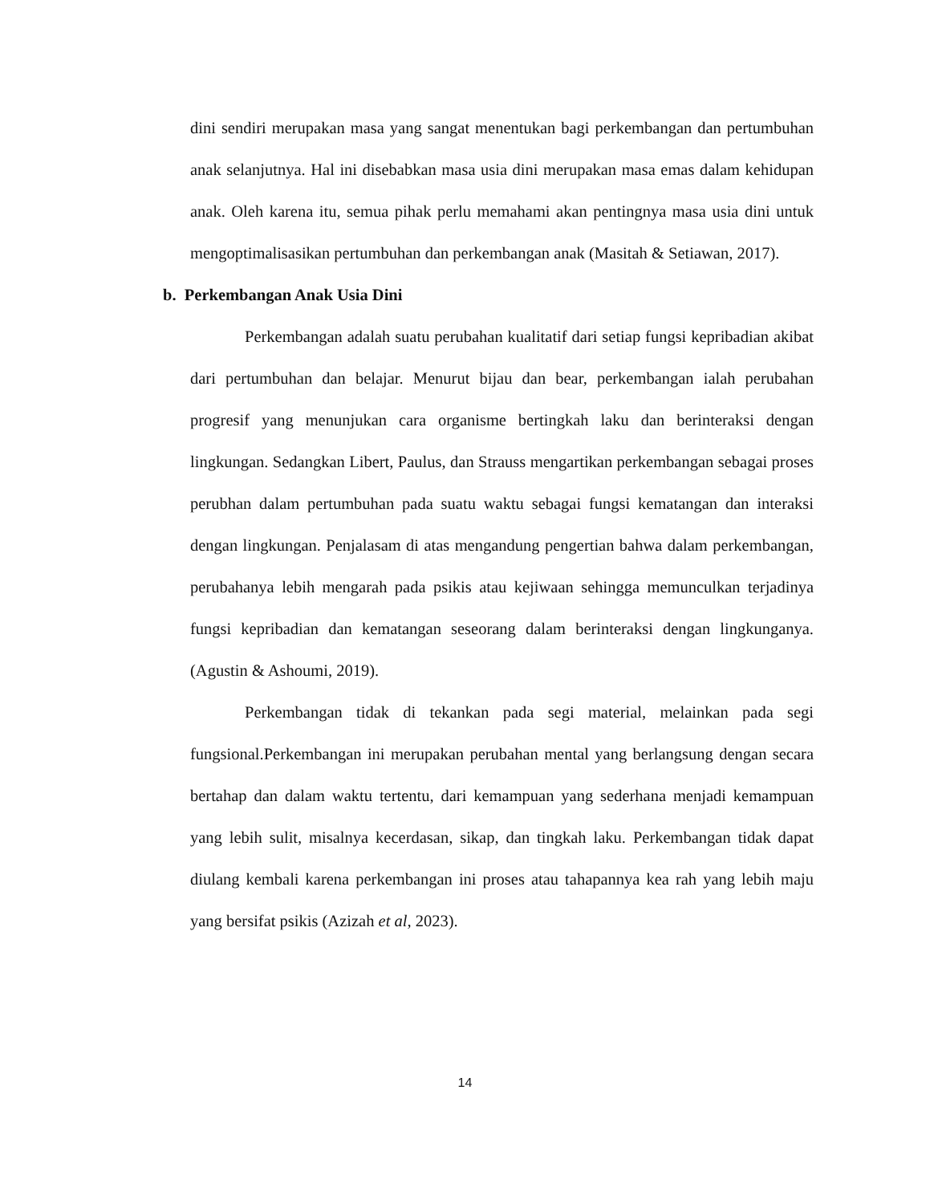dini sendiri merupakan masa yang sangat menentukan bagi perkembangan dan pertumbuhan anak selanjutnya. Hal ini disebabkan masa usia dini merupakan masa emas dalam kehidupan anak. Oleh karena itu, semua pihak perlu memahami akan pentingnya masa usia dini untuk mengoptimalisasikan pertumbuhan dan perkembangan anak (Masitah & Setiawan, 2017).
b. Perkembangan Anak Usia Dini
Perkembangan adalah suatu perubahan kualitatif dari setiap fungsi kepribadian akibat dari pertumbuhan dan belajar. Menurut bijau dan bear, perkembangan ialah perubahan progresif yang menunjukan cara organisme bertingkah laku dan berinteraksi dengan lingkungan. Sedangkan Libert, Paulus, dan Strauss mengartikan perkembangan sebagai proses perubhan dalam pertumbuhan pada suatu waktu sebagai fungsi kematangan dan interaksi dengan lingkungan. Penjalasam di atas mengandung pengertian bahwa dalam perkembangan, perubahanya lebih mengarah pada psikis atau kejiwaan sehingga memunculkan terjadinya fungsi kepribadian dan kematangan seseorang dalam berinteraksi dengan lingkunganya. (Agustin & Ashoumi, 2019).
Perkembangan tidak di tekankan pada segi material, melainkan pada segi fungsional.Perkembangan ini merupakan perubahan mental yang berlangsung dengan secara bertahap dan dalam waktu tertentu, dari kemampuan yang sederhana menjadi kemampuan yang lebih sulit, misalnya kecerdasan, sikap, dan tingkah laku. Perkembangan tidak dapat diulang kembali karena perkembangan ini proses atau tahapannya kea rah yang lebih maju yang bersifat psikis (Azizah et al, 2023).
14